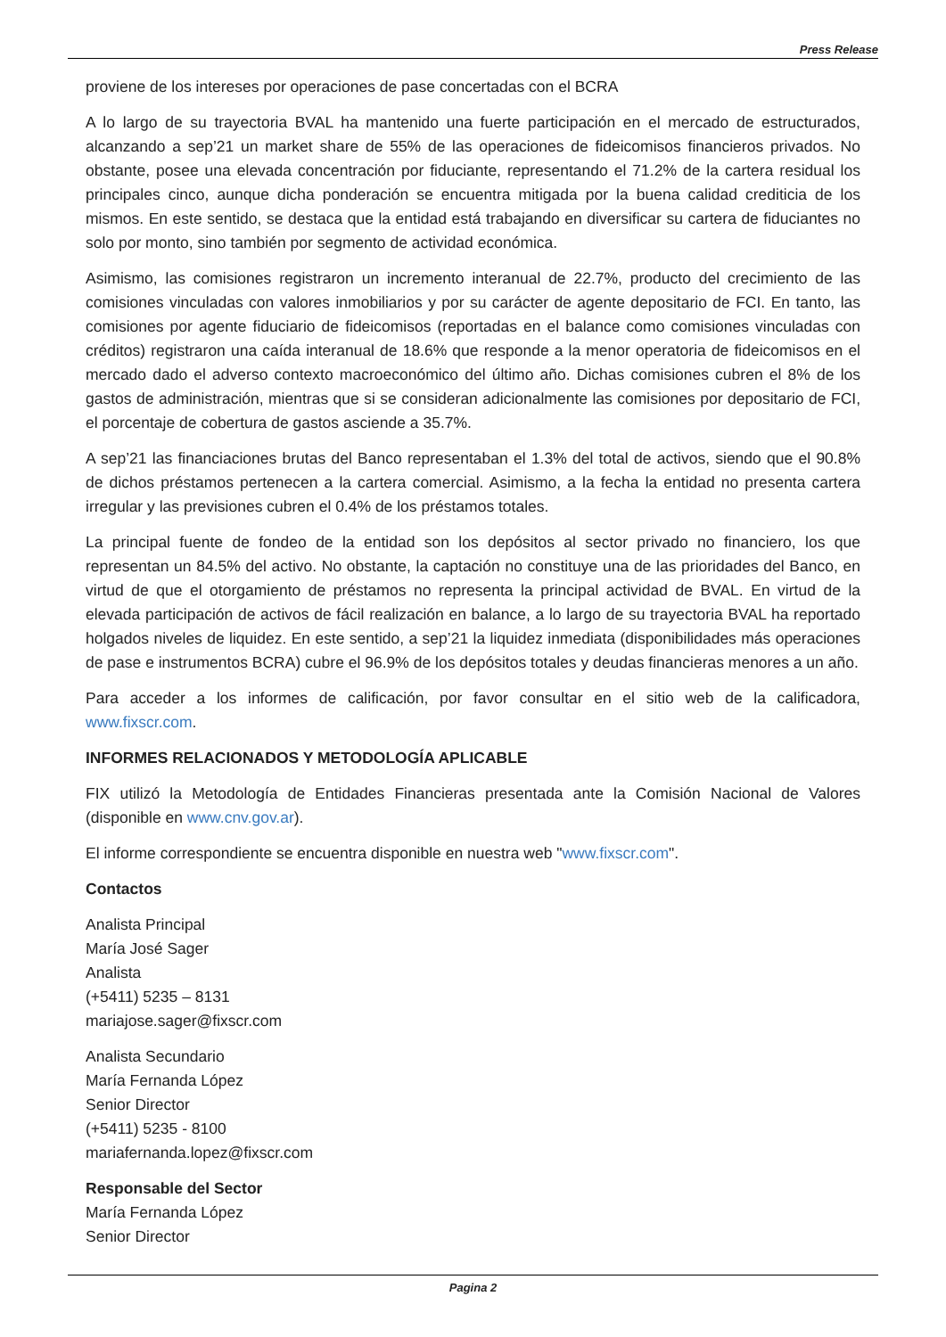Press Release
proviene de los intereses por operaciones de pase concertadas con el BCRA
A lo largo de su trayectoria BVAL ha mantenido una fuerte participación en el mercado de estructurados, alcanzando a sep’21 un market share de 55% de las operaciones de fideicomisos financieros privados. No obstante, posee una elevada concentración por fiduciante, representando el 71.2% de la cartera residual los principales cinco, aunque dicha ponderación se encuentra mitigada por la buena calidad crediticia de los mismos. En este sentido, se destaca que la entidad está trabajando en diversificar su cartera de fiduciantes no solo por monto, sino también por segmento de actividad económica.
Asimismo, las comisiones registraron un incremento interanual de 22.7%, producto del crecimiento de las comisiones vinculadas con valores inmobiliarios y por su carácter de agente depositario de FCI. En tanto, las comisiones por agente fiduciario de fideicomisos (reportadas en el balance como comisiones vinculadas con créditos) registraron una caída interanual de 18.6% que responde a la menor operatoria de fideicomisos en el mercado dado el adverso contexto macroeconómico del último año. Dichas comisiones cubren el 8% de los gastos de administración, mientras que si se consideran adicionalmente las comisiones por depositario de FCI, el porcentaje de cobertura de gastos asciende a 35.7%.
A sep’21 las financiaciones brutas del Banco representaban el 1.3% del total de activos, siendo que el 90.8% de dichos préstamos pertenecen a la cartera comercial. Asimismo, a la fecha la entidad no presenta cartera irregular y las previsiones cubren el 0.4% de los préstamos totales.
La principal fuente de fondeo de la entidad son los depósitos al sector privado no financiero, los que representan un 84.5% del activo. No obstante, la captación no constituye una de las prioridades del Banco, en virtud de que el otorgamiento de préstamos no representa la principal actividad de BVAL. En virtud de la elevada participación de activos de fácil realización en balance, a lo largo de su trayectoria BVAL ha reportado holgados niveles de liquidez. En este sentido, a sep’21 la liquidez inmediata (disponibilidades más operaciones de pase e instrumentos BCRA) cubre el 96.9% de los depósitos totales y deudas financieras menores a un año.
Para acceder a los informes de calificación, por favor consultar en el sitio web de la calificadora, www.fixscr.com.
INFORMES RELACIONADOS Y METODOLOGÍA APLICABLE
FIX utilizó la Metodología de Entidades Financieras presentada ante la Comisión Nacional de Valores (disponible en www.cnv.gov.ar).
El informe correspondiente se encuentra disponible en nuestra web "www.fixscr.com".
Contactos
Analista Principal
María José Sager
Analista
(+5411) 5235 – 8131
mariajose.sager@fixscr.com
Analista Secundario
María Fernanda López
Senior Director
(+5411) 5235 - 8100
mariafernanda.lopez@fixscr.com
Responsable del Sector
María Fernanda López
Senior Director
Pagina 2